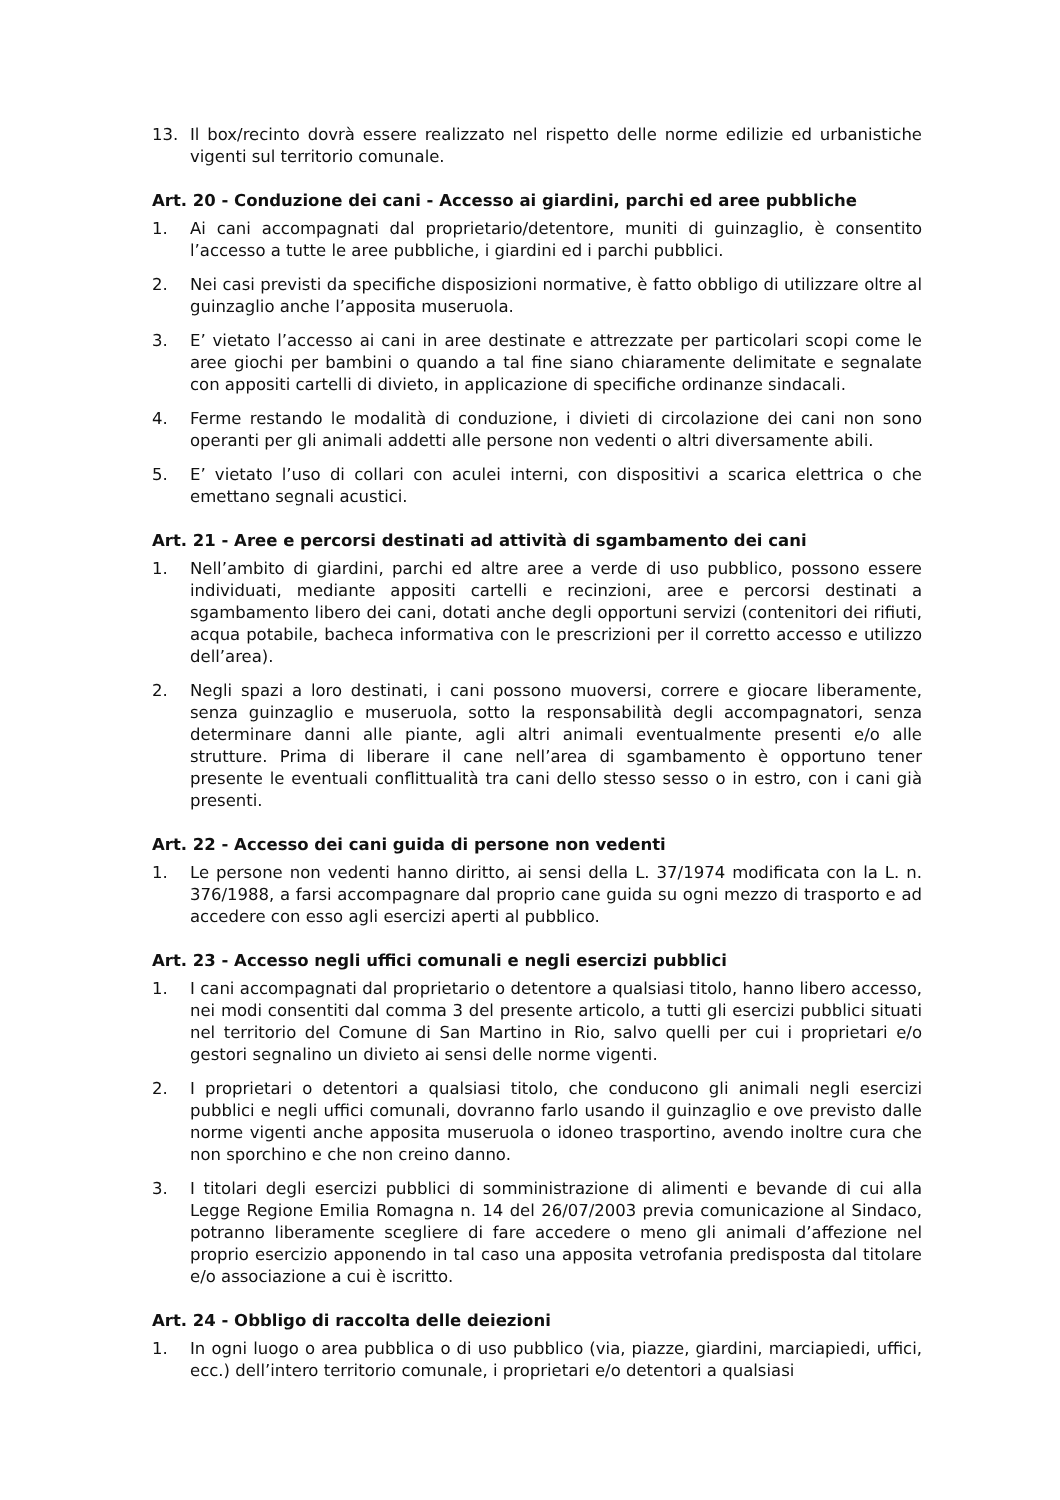13. Il box/recinto dovrà essere realizzato nel rispetto delle norme edilizie ed urbanistiche vigenti sul territorio comunale.
Art. 20 - Conduzione dei cani - Accesso ai giardini, parchi ed aree pubbliche
1. Ai cani accompagnati dal proprietario/detentore, muniti di guinzaglio, è consentito l’accesso a tutte le aree pubbliche, i giardini ed i parchi pubblici.
2. Nei casi previsti da specifiche disposizioni normative, è fatto obbligo di utilizzare oltre al guinzaglio anche l’apposita museruola.
3. E’ vietato l’accesso ai cani in aree destinate e attrezzate per particolari scopi come le aree giochi per bambini o quando a tal fine siano chiaramente delimitate e segnalate con appositi cartelli di divieto, in applicazione di specifiche ordinanze sindacali.
4. Ferme restando le modalità di conduzione, i divieti di circolazione dei cani non sono operanti per gli animali addetti alle persone non vedenti o altri diversamente abili.
5. E’ vietato l’uso di collari con aculei interni, con dispositivi a scarica elettrica o che emettano segnali acustici.
Art. 21 - Aree e percorsi destinati ad attività di sgambamento dei cani
1. Nell’ambito di giardini, parchi ed altre aree a verde di uso pubblico, possono essere individuati, mediante appositi cartelli e recinzioni, aree e percorsi destinati a sgambamento libero dei cani, dotati anche degli opportuni servizi (contenitori dei rifiuti, acqua potabile, bacheca informativa con le prescrizioni per il corretto accesso e utilizzo dell’area).
2. Negli spazi a loro destinati, i cani possono muoversi, correre e giocare liberamente, senza guinzaglio e museruola, sotto la responsabilità degli accompagnatori, senza determinare danni alle piante, agli altri animali eventualmente presenti e/o alle strutture. Prima di liberare il cane nell’area di sgambamento è opportuno tener presente le eventuali conflittualità tra cani dello stesso sesso o in estro, con i cani già presenti.
Art. 22 - Accesso dei cani guida di persone non vedenti
1. Le persone non vedenti hanno diritto, ai sensi della L. 37/1974 modificata con la L. n. 376/1988, a farsi accompagnare dal proprio cane guida su ogni mezzo di trasporto e ad accedere con esso agli esercizi aperti al pubblico.
Art. 23 - Accesso negli uffici comunali e negli esercizi pubblici
1. I cani accompagnati dal proprietario o detentore a qualsiasi titolo, hanno libero accesso, nei modi consentiti dal comma 3 del presente articolo, a tutti gli esercizi pubblici situati nel territorio del Comune di San Martino in Rio, salvo quelli per cui i proprietari e/o gestori segnalino un divieto ai sensi delle norme vigenti.
2. I proprietari o detentori a qualsiasi titolo, che conducono gli animali negli esercizi pubblici e negli uffici comunali, dovranno farlo usando il guinzaglio e ove previsto dalle norme vigenti anche apposita museruola o idoneo trasportino, avendo inoltre cura che non sporchino e che non creino danno.
3. I titolari degli esercizi pubblici di somministrazione di alimenti e bevande di cui alla Legge Regione Emilia Romagna n. 14 del 26/07/2003 previa comunicazione al Sindaco, potranno liberamente scegliere di fare accedere o meno gli animali d’affezione nel proprio esercizio apponendo in tal caso una apposita vetrofania predisposta dal titolare e/o associazione a cui è iscritto.
Art. 24 - Obbligo di raccolta delle deiezioni
1. In ogni luogo o area pubblica o di uso pubblico (via, piazze, giardini, marciapiedi, uffici, ecc.) dell’intero territorio comunale, i proprietari e/o detentori a qualsiasi